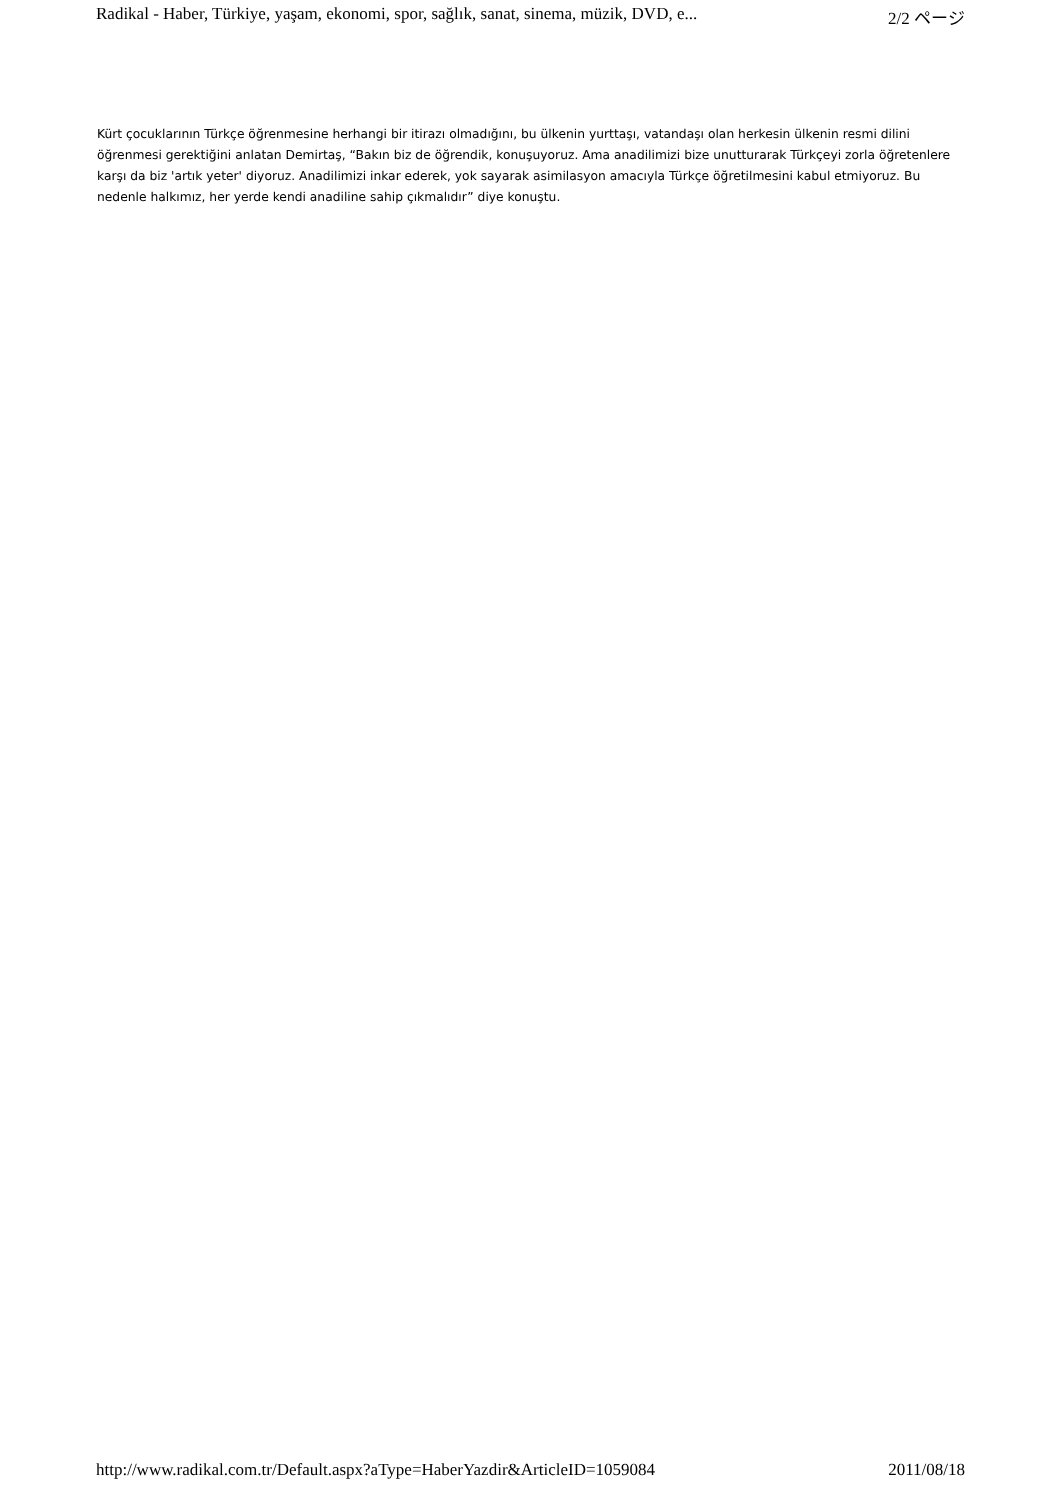Radikal - Haber, Türkiye, yaşam, ekonomi, spor, sağlık, sanat, sinema, müzik, DVD, e... 2/2 ページ
Kürt çocuklarının Türkçe öğrenmesine herhangi bir itirazı olmadığını, bu ülkenin yurttaşı, vatandaşı olan herkesin ülkenin resmi dilini öğrenmesi gerektiğini anlatan Demirtaş, “Bakın biz de öğrendik, konuşuyoruz. Ama anadilimizi bize unutturarak Türkçeyi zorla öğretenlere karşı da biz 'artık yeter' diyoruz. Anadilimizi inkar ederek, yok sayarak asimilasyon amacıyla Türkçe öğretilmesini kabul etmiyoruz. Bu nedenle halkımız, her yerde kendi anadiline sahip çıkmalıdır” diye konuştu.
http://www.radikal.com.tr/Default.aspx?aType=HaberYazdir&ArticleID=1059084 2011/08/18